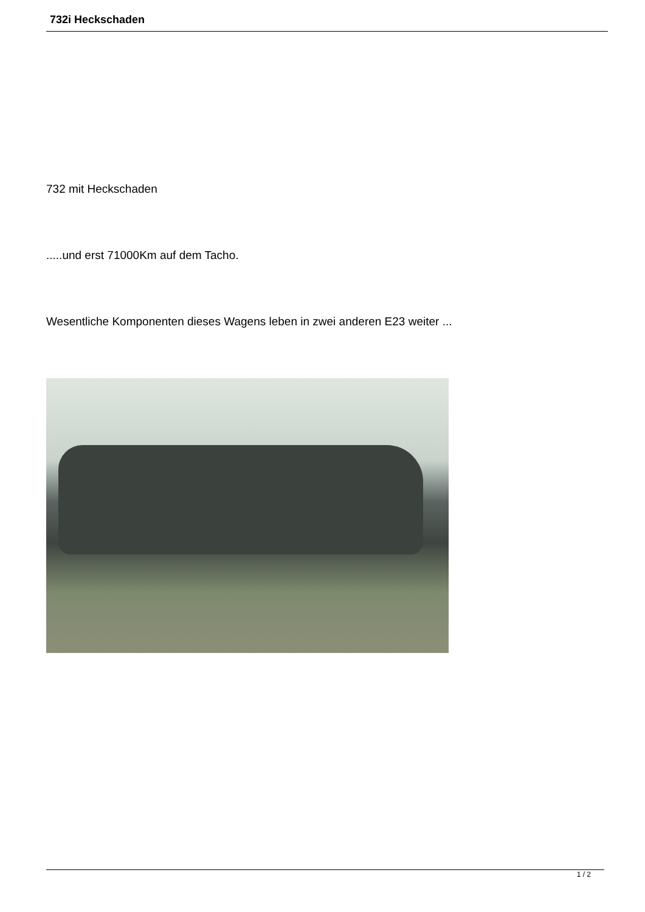732i Heckschaden
732 mit Heckschaden
.....und erst 71000Km auf dem Tacho.
Wesentliche Komponenten dieses Wagens leben in zwei anderen E23 weiter ...
1 / 2